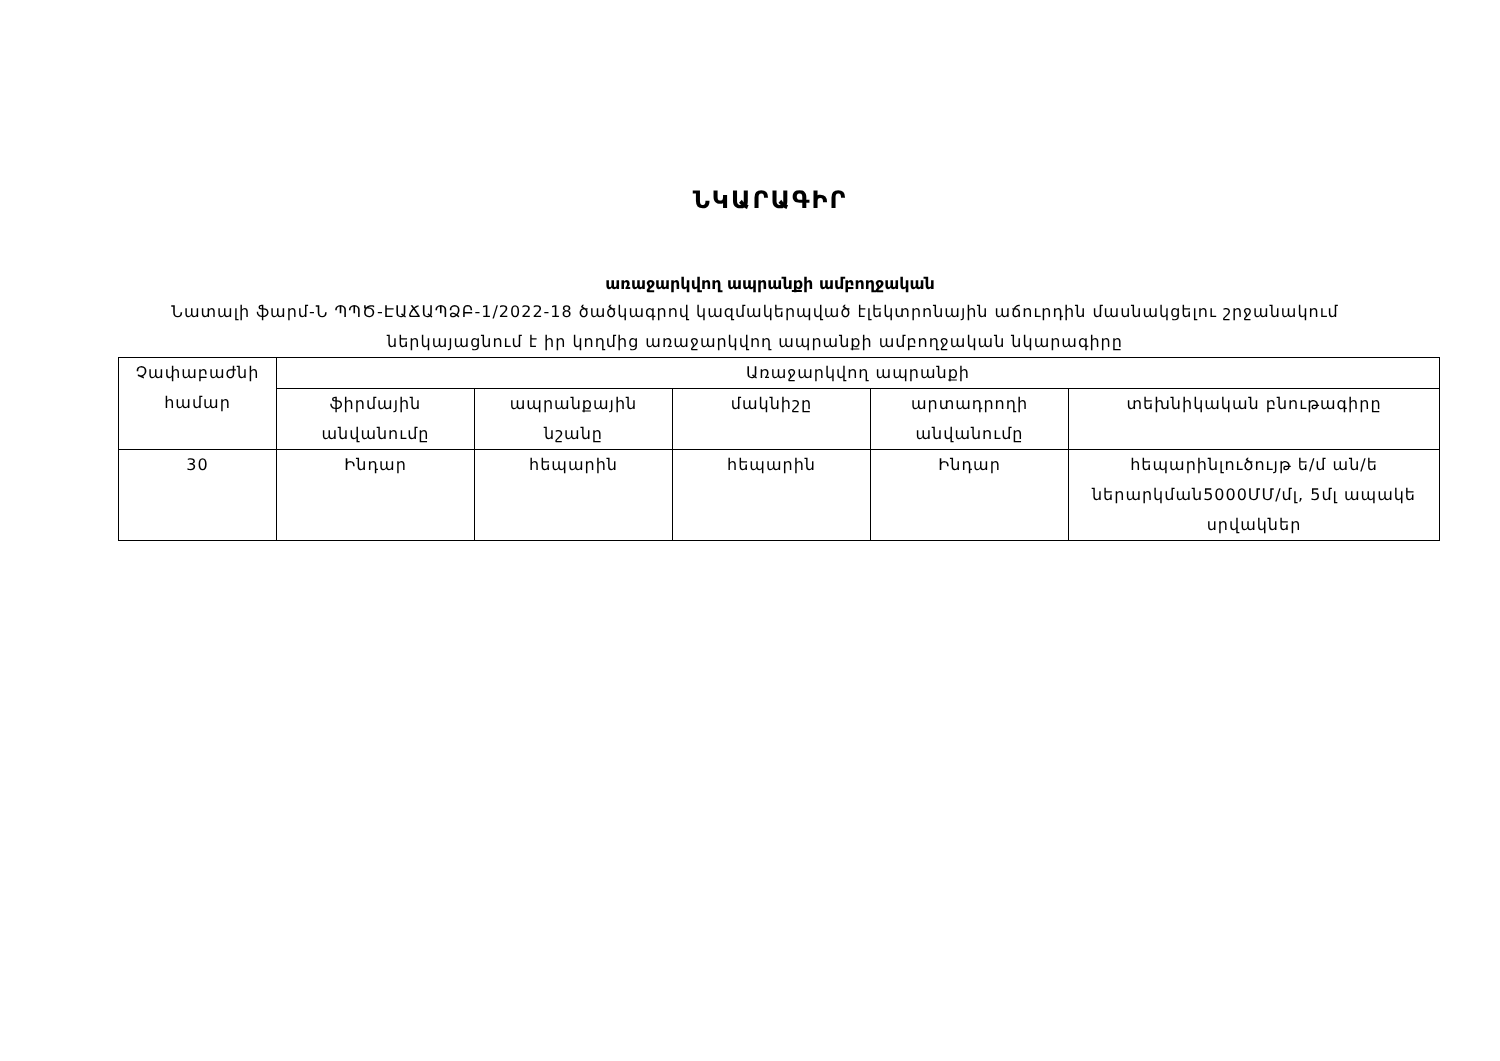ՆԿԱՐԱԳԻՐ
առաջարկվող ապրանքի ամբողջական
Նատալի ֆարմ-Ն ՊՊԾ-ԷԱՃԱՊՁԲ-1/2022-18 ծածկագրով կազմակերպված էլեկտրոնային աճուրդին մասնակցելու շրջանակում ներկայացնում է իր կողմից առաջարկվող ապրանքի ամբողջական նկարագիրը
| Չափաբաժնի համար | Առաջարկվող ապրանքի | | | | |
| --- | --- | --- | --- | --- | --- |
| | ֆիրմային անվանումը | ապրանքային նշանը | մակնիշը | արտադրողի անվանումը | տեխնիկական բնութագիրը |
| 30 | Ինդար | հեպարին | հեպարին | Ինդար | հեպարինլուծույթ ե/մ ան/ե ներարկման5000ՄՄ/մլ, 5մլ ապակե սրվակներ |